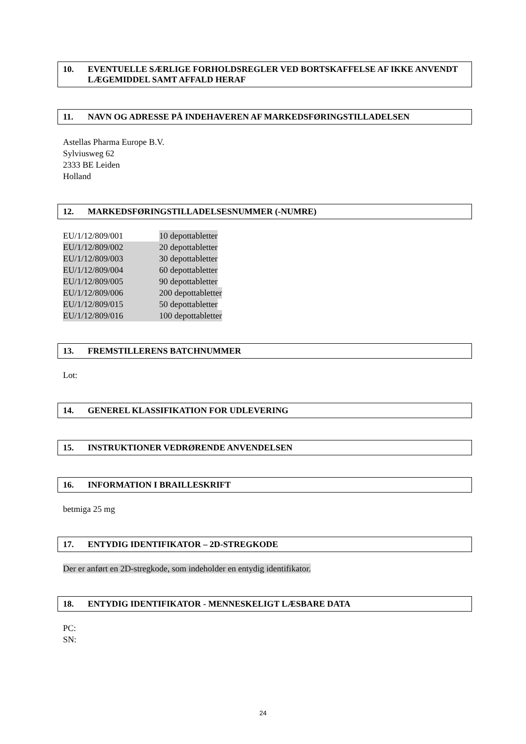10. EVENTUELLE SÆRLIGE FORHOLDSREGLER VED BORTSKAFFELSE AF IKKE ANVENDT LÆGEMIDDEL SAMT AFFALD HERAF
11. NAVN OG ADRESSE PÅ INDEHAVEREN AF MARKEDSFØRINGSTILLADELSEN
Astellas Pharma Europe B.V.
Sylviusweg 62
2333 BE Leiden
Holland
12. MARKEDSFØRINGSTILLADELSESNUMMER (-NUMRE)
EU/1/12/809/001 10 depottabletter
EU/1/12/809/002 20 depottabletter
EU/1/12/809/003 30 depottabletter
EU/1/12/809/004 60 depottabletter
EU/1/12/809/005 90 depottabletter
EU/1/12/809/006 200 depottabletter
EU/1/12/809/015 50 depottabletter
EU/1/12/809/016 100 depottabletter
13. FREMSTILLERENS BATCHNUMMER
Lot:
14. GENEREL KLASSIFIKATION FOR UDLEVERING
15. INSTRUKTIONER VEDRØRENDE ANVENDELSEN
16. INFORMATION I BRAILLESKRIFT
betmiga 25 mg
17. ENTYDIG IDENTIFIKATOR – 2D-STREGKODE
Der er anført en 2D-stregkode, som indeholder en entydig identifikator.
18. ENTYDIG IDENTIFIKATOR - MENNESKELIGT LÆSBARE DATA
PC:
SN:
24